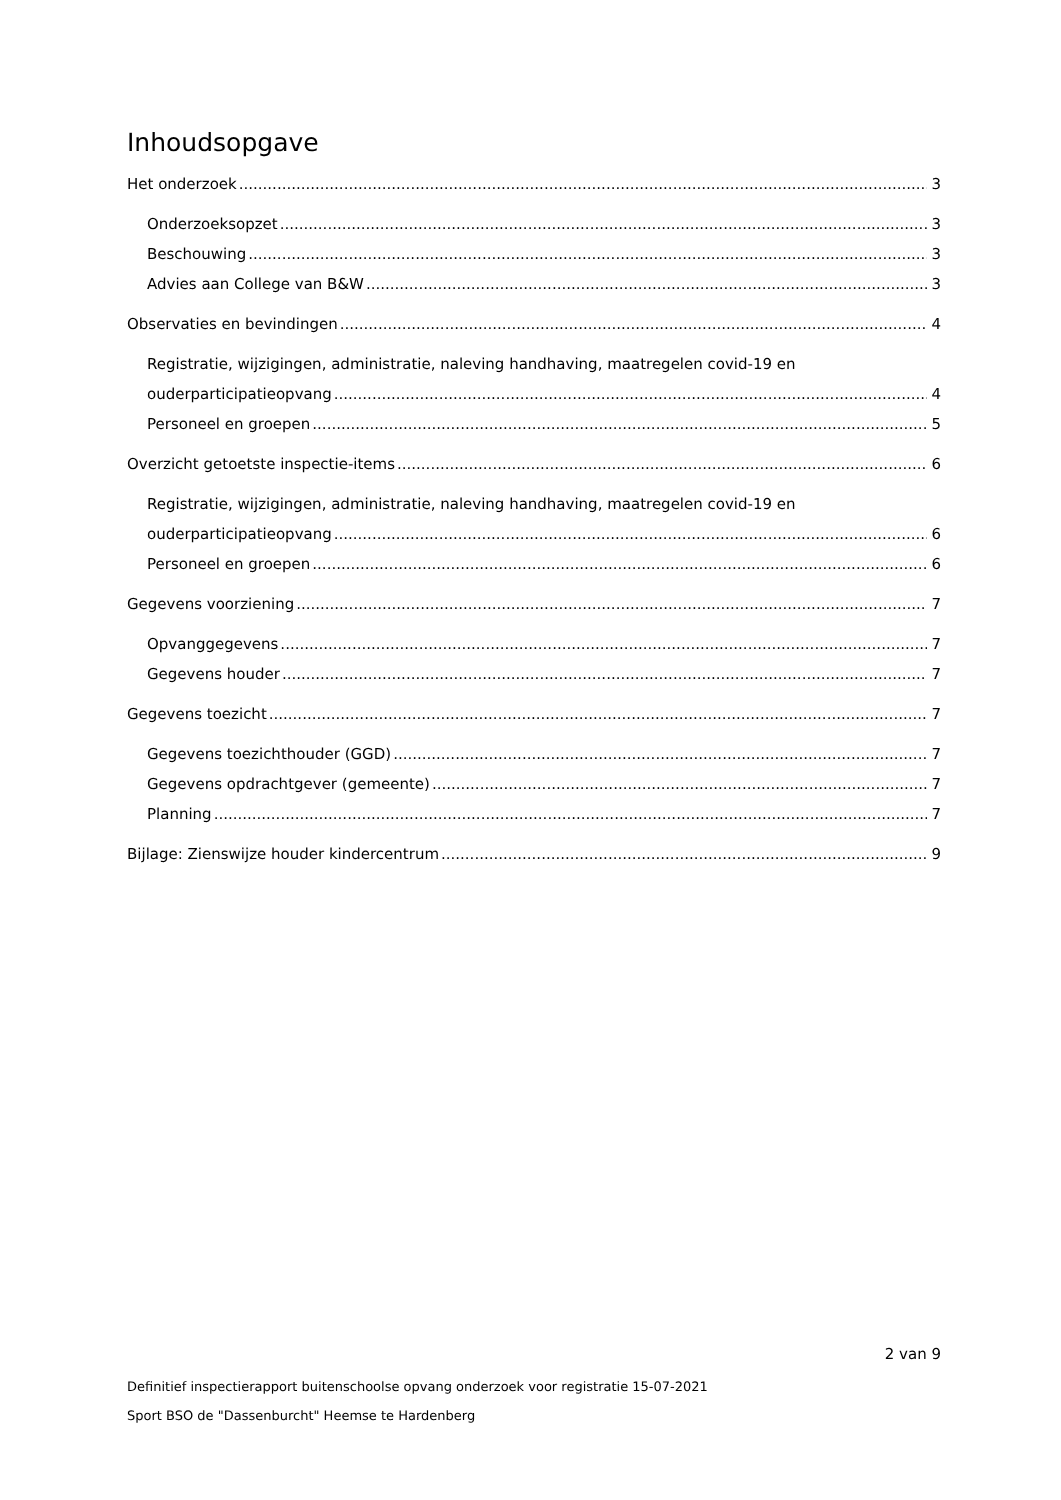Inhoudsopgave
Het onderzoek 3
Onderzoeksopzet 3
Beschouwing 3
Advies aan College van B&W 3
Observaties en bevindingen 4
Registratie, wijzigingen, administratie, naleving handhaving, maatregelen covid-19 en
ouderparticipatieopvang 4
Personeel en groepen 5
Overzicht getoetste inspectie-items 6
Registratie, wijzigingen, administratie, naleving handhaving, maatregelen covid-19 en
ouderparticipatieopvang 6
Personeel en groepen 6
Gegevens voorziening 7
Opvanggegevens 7
Gegevens houder 7
Gegevens toezicht 7
Gegevens toezichthouder (GGD) 7
Gegevens opdrachtgever (gemeente) 7
Planning 7
Bijlage: Zienswijze houder kindercentrum 9
2 van 9
Definitief inspectierapport buitenschoolse opvang onderzoek voor registratie 15-07-2021
Sport BSO de "Dassenburcht" Heemse te Hardenberg